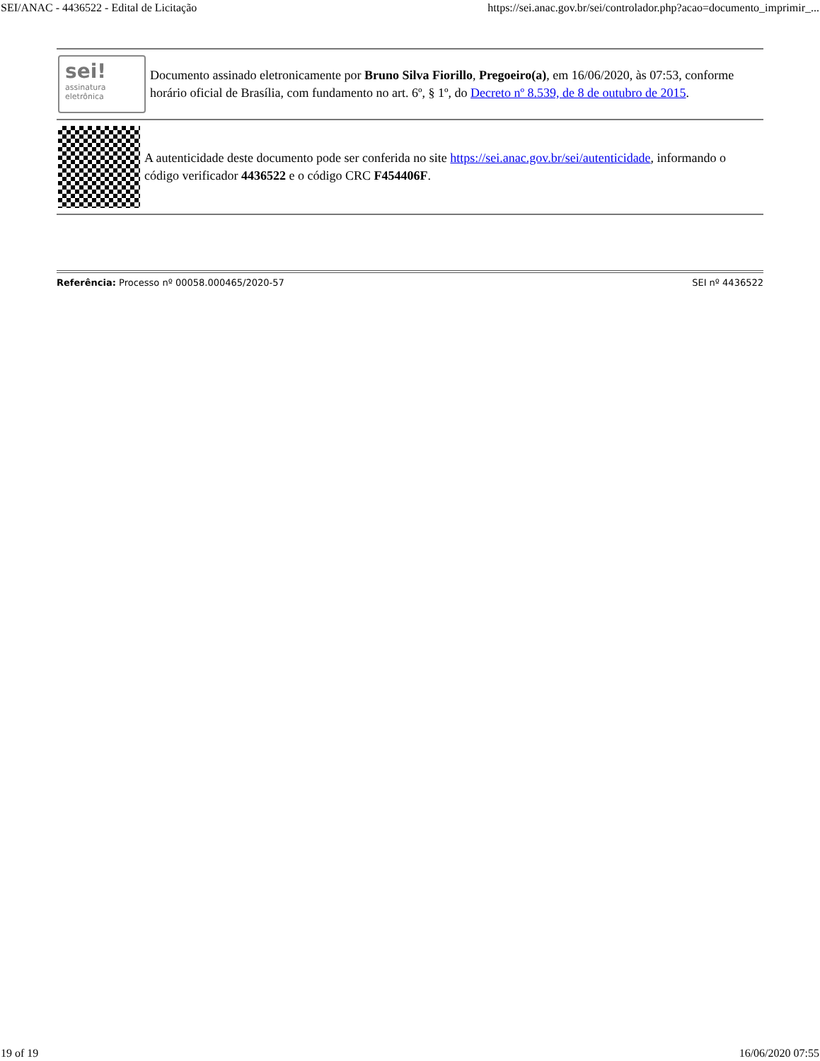SEI/ANAC - 4436522 - Edital de Licitação https://sei.anac.gov.br/sei/controlador.php?acao=documento_imprimir_...
sei!
assinatura eletrônica
Documento assinado eletronicamente por Bruno Silva Fiorillo, Pregoeiro(a), em 16/06/2020, às 07:53, conforme horário oficial de Brasília, com fundamento no art. 6º, § 1º, do Decreto nº 8.539, de 8 de outubro de 2015.
A autenticidade deste documento pode ser conferida no site https://sei.anac.gov.br/sei/autenticidade, informando o código verificador 4436522 e o código CRC F454406F.
Referência: Processo nº 00058.000465/2020-57 SEI nº 4436522
19 of 19 16/06/2020 07:55